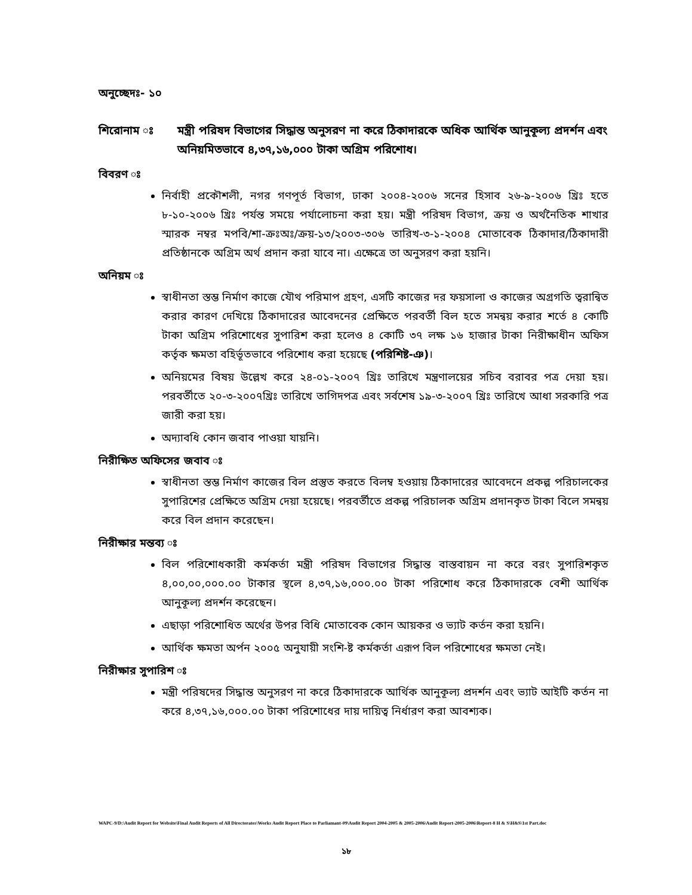অনুচ্ছেদঃ- ১০
শিরোনাম ঃ মন্ত্রী পরিষদ বিভাগের সিদ্ধান্ত অনুসরণ না করে ঠিকাদারকে অধিক আর্থিক আনুকূল্য প্রদর্শন এবং অনিয়মিতভাবে ৪,৩৭,১৬,০০০ টাকা অগ্রিম পরিশোধ।
বিবরণ ঃ
নির্বাহী প্রকৌশলী, নগর গণপূর্ত বিভাগ, ঢাকা ২০০৪-২০০৬ সনের হিসাব ২৬-৯-২০০৬ খ্রিঃ হতে ৮-১০-২০০৬ খ্রিঃ পর্যন্ত সময়ে পর্যালোচনা করা হয়। মন্ত্রী পরিষদ বিভাগ, ক্রয় ও অর্থনৈতিক শাখার স্মারক নম্বর মপবি/শা-ক্রঃঅঃ/ক্রয়-১৩/২০০৩-৩০৬ তারিখ-৩-১-২০০৪ মোতাবেক ঠিকাদার/ঠিকাদারী প্রতিষ্ঠানকে অগ্রিম অর্থ প্রদান করা যাবে না। এক্ষেত্রে তা অনুসরণ করা হয়নি।
অনিয়ম ঃ
স্বাধীনতা স্তম্ভ নির্মাণ কাজে যৌথ পরিমাপ গ্রহণ, এসটি কাজের দর ফয়সালা ও কাজের অগ্রগতি ত্বরান্বিত করার কারণ দেখিয়ে ঠিকাদারের আবেদনের প্রেক্ষিতে পরবর্তী বিল হতে সমন্বয় করার শর্তে ৪ কোটি টাকা অগ্রিম পরিশোধের সুপারিশ করা হলেও ৪ কোটি ৩৭ লক্ষ ১৬ হাজার টাকা নিরীক্ষাধীন অফিস কর্তৃক ক্ষমতা বহির্ভূতভাবে পরিশোধ করা হয়েছে (পরিশিষ্ট-ঞ)।
অনিয়মের বিষয় উল্লেখ করে ২৪-০১-২০০৭ খ্রিঃ তারিখে মন্ত্রণালয়ের সচিব বরাবর পত্র দেয়া হয়। পরবর্তীতে ২০-৩-২০০৭খ্রিঃ তারিখে তাগিদপত্র এবং সর্বশেষ ১৯-৩-২০০৭ খ্রিঃ তারিখে আধা সরকারি পত্র জারী করা হয়।
অদ্যাবধি কোন জবাব পাওয়া যায়নি।
নিরীক্ষিত অফিসের জবাব ঃ
স্বাধীনতা স্তম্ভ নির্মাণ কাজের বিল প্রস্তুত করতে বিলম্ব হওয়ায় ঠিকাদারের আবেদনে প্রকল্প পরিচালকের সুপারিশের প্রেক্ষিতে অগ্রিম দেয়া হয়েছে। পরবর্তীতে প্রকল্প পরিচালক অগ্রিম প্রদানকৃত টাকা বিলে সমন্বয় করে বিল প্রদান করেছেন।
নিরীক্ষার মন্তব্য ঃ
বিল পরিশোধকারী কর্মকর্তা মন্ত্রী পরিষদ বিভাগের সিদ্ধান্ত বাস্তবায়ন না করে বরং সুপারিশকৃত ৪,০০,০০,০০০.০০ টাকার স্থলে ৪,৩৭,১৬,০০০.০০ টাকা পরিশোধ করে ঠিকাদারকে বেশী আর্থিক আনুকূল্য প্রদর্শন করেছেন।
এছাড়া পরিশোধিত অর্থের উপর বিধি মোতাবেক কোন আয়কর ও ভ্যাট কর্তন করা হয়নি।
আর্থিক ক্ষমতা অর্পন ২০০৫ অনুযায়ী সংশি-ষ্ট কর্মকর্তা এরূপ বিল পরিশোধের ক্ষমতা নেই।
নিরীক্ষার সুপারিশ ঃ
মন্ত্রী পরিষদের সিদ্ধান্ত অনুসরণ না করে ঠিকাদারকে আর্থিক আনুকূল্য প্রদর্শন এবং ভ্যাট আইটি কর্তন না করে ৪,৩৭,১৬,০০০.০০ টাকা পরিশোধের দায় দায়িত্ব নির্ধারণ করা আবশ্যক।
WAPC-9/D:\Audit Report for Website\Final Audit Reports of All Directorates\Works Audit Report Place to Parliamant-09\Audit Report 2004-2005 & 2005-2006\Audit Report-2005-2006\Report-8 H & S\H&S\1st Part.doc
১৮